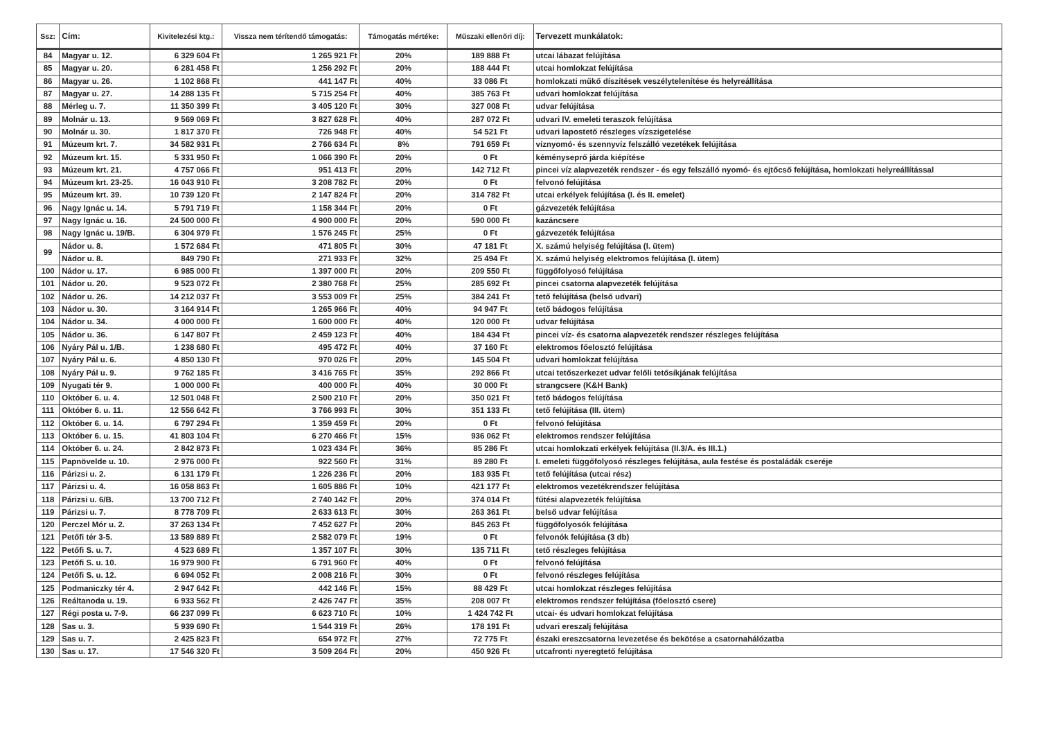| Ssz: | Cím: | Kivitelezési ktg.: | Vissza nem térítendő támogatás: | Támogatás mértéke: | Műszaki ellenőri díj: | Tervezett munkálatok: |
| --- | --- | --- | --- | --- | --- | --- |
| 84 | Magyar u. 12. | 6 329 604 Ft | 1 265 921 Ft | 20% | 189 888 Ft | utcai lábazat felújítása |
| 85 | Magyar u. 20. | 6 281 458 Ft | 1 256 292 Ft | 20% | 188 444 Ft | utcai homlokzat felújítása |
| 86 | Magyar u. 26. | 1 102 868 Ft | 441 147 Ft | 40% | 33 086 Ft | homlokzati műkő díszítések veszélytelenítése és helyreállítása |
| 87 | Magyar u. 27. | 14 288 135 Ft | 5 715 254 Ft | 40% | 385 763 Ft | udvari homlokzat felújítása |
| 88 | Mérleg u. 7. | 11 350 399 Ft | 3 405 120 Ft | 30% | 327 008 Ft | udvar felújítása |
| 89 | Molnár u. 13. | 9 569 069 Ft | 3 827 628 Ft | 40% | 287 072 Ft | udvari IV. emeleti teraszok felújítása |
| 90 | Molnár u. 30. | 1 817 370 Ft | 726 948 Ft | 40% | 54 521 Ft | udvari lapostető részleges vízszigetelése |
| 91 | Múzeum krt. 7. | 34 582 931 Ft | 2 766 634 Ft | 8% | 791 659 Ft | víznyomó- és szennyvíz felszálló vezetékek felújítása |
| 92 | Múzeum krt. 15. | 5 331 950 Ft | 1 066 390 Ft | 20% | 0 Ft | kéményseprő járda kiépítése |
| 93 | Múzeum krt. 21. | 4 757 066 Ft | 951 413 Ft | 20% | 142 712 Ft | pincei víz alapvezeték rendszer - és egy felszálló nyomó- és ejtőcső felújítása, homlokzati helyreállítással |
| 94 | Múzeum krt. 23-25. | 16 043 910 Ft | 3 208 782 Ft | 20% | 0 Ft | felvonó felújítása |
| 95 | Múzeum krt. 39. | 10 739 120 Ft | 2 147 824 Ft | 20% | 314 782 Ft | utcai erkélyek felújítása (I. és II. emelet) |
| 96 | Nagy Ignác u. 14. | 5 791 719 Ft | 1 158 344 Ft | 20% | 0 Ft | gázvezeték felújítása |
| 97 | Nagy Ignác u. 16. | 24 500 000 Ft | 4 900 000 Ft | 20% | 590 000 Ft | kazáncsere |
| 98 | Nagy Ignác u. 19/B. | 6 304 979 Ft | 1 576 245 Ft | 25% | 0 Ft | gázvezeték felújítása |
| 99 | Nádor u. 8. | 1 572 684 Ft | 471 805 Ft | 30% | 47 181 Ft | X. számú helyiség felújítása (I. ütem) |
| | Nádor u. 8. | 849 790 Ft | 271 933 Ft | 32% | 25 494 Ft | X. számú helyiség elektromos felújítása (I. ütem) |
| 100 | Nádor u. 17. | 6 985 000 Ft | 1 397 000 Ft | 20% | 209 550 Ft | függőfolyosó felújítása |
| 101 | Nádor u. 20. | 9 523 072 Ft | 2 380 768 Ft | 25% | 285 692 Ft | pincei csatorna alapvezeték felújítása |
| 102 | Nádor u. 26. | 14 212 037 Ft | 3 553 009 Ft | 25% | 384 241 Ft | tető felújítása (belső udvari) |
| 103 | Nádor u. 30. | 3 164 914 Ft | 1 265 966 Ft | 40% | 94 947 Ft | tető bádogos felújítása |
| 104 | Nádor u. 34. | 4 000 000 Ft | 1 600 000 Ft | 40% | 120 000 Ft | udvar felújítása |
| 105 | Nádor u. 36. | 6 147 807 Ft | 2 459 123 Ft | 40% | 184 434 Ft | pincei víz- és csatorna alapvezeték rendszer részleges felújítása |
| 106 | Nyáry Pál u. 1/B. | 1 238 680 Ft | 495 472 Ft | 40% | 37 160 Ft | elektromos főelosztó felújítása |
| 107 | Nyáry Pál u. 6. | 4 850 130 Ft | 970 026 Ft | 20% | 145 504 Ft | udvari homlokzat felújítása |
| 108 | Nyáry Pál u. 9. | 9 762 185 Ft | 3 416 765 Ft | 35% | 292 866 Ft | utcai tetőszerkezet udvar felőli tetősíkjának felújítása |
| 109 | Nyugati tér 9. | 1 000 000 Ft | 400 000 Ft | 40% | 30 000 Ft | strangcsere (K&H Bank) |
| 110 | Október 6. u. 4. | 12 501 048 Ft | 2 500 210 Ft | 20% | 350 021 Ft | tető bádogos felújítása |
| 111 | Október 6. u. 11. | 12 556 642 Ft | 3 766 993 Ft | 30% | 351 133 Ft | tető felújítása (III. ütem) |
| 112 | Október 6. u. 14. | 6 797 294 Ft | 1 359 459 Ft | 20% | 0 Ft | felvonó felújítása |
| 113 | Október 6. u. 15. | 41 803 104 Ft | 6 270 466 Ft | 15% | 936 062 Ft | elektromos rendszer felújítása |
| 114 | Október 6. u. 24. | 2 842 873 Ft | 1 023 434 Ft | 36% | 85 286 Ft | utcai homlokzati erkélyek felújítása (II.3/A. és III.1.) |
| 115 | Papnövelde u. 10. | 2 976 000 Ft | 922 560 Ft | 31% | 89 280 Ft | I. emeleti függőfolyosó részleges felújítása, aula festése és postaládák cseréje |
| 116 | Párizsi u. 2. | 6 131 179 Ft | 1 226 236 Ft | 20% | 183 935 Ft | tető felújítása (utcai rész) |
| 117 | Párizsi u. 4. | 16 058 863 Ft | 1 605 886 Ft | 10% | 421 177 Ft | elektromos vezetékrendszer felújítása |
| 118 | Párizsi u. 6/B. | 13 700 712 Ft | 2 740 142 Ft | 20% | 374 014 Ft | fűtési alapvezeték felújítása |
| 119 | Párizsi u. 7. | 8 778 709 Ft | 2 633 613 Ft | 30% | 263 361 Ft | belső udvar felújítása |
| 120 | Perczel Mór u. 2. | 37 263 134 Ft | 7 452 627 Ft | 20% | 845 263 Ft | függőfolyosók felújítása |
| 121 | Petőfi tér 3-5. | 13 589 889 Ft | 2 582 079 Ft | 19% | 0 Ft | felvonók felújítása (3 db) |
| 122 | Petőfi S. u. 7. | 4 523 689 Ft | 1 357 107 Ft | 30% | 135 711 Ft | tető részleges felújítása |
| 123 | Petőfi S. u. 10. | 16 979 900 Ft | 6 791 960 Ft | 40% | 0 Ft | felvonó felújítása |
| 124 | Petőfi S. u. 12. | 6 694 052 Ft | 2 008 216 Ft | 30% | 0 Ft | felvonó részleges felújítása |
| 125 | Podmaniczky tér 4. | 2 947 642 Ft | 442 146 Ft | 15% | 88 429 Ft | utcai homlokzat részleges felújítása |
| 126 | Reáltanoda u. 19. | 6 933 562 Ft | 2 426 747 Ft | 35% | 208 007 Ft | elektromos rendszer felújítása (főelosztó csere) |
| 127 | Régi posta u. 7-9. | 66 237 099 Ft | 6 623 710 Ft | 10% | 1 424 742 Ft | utcai- és udvari homlokzat felújítása |
| 128 | Sas u. 3. | 5 939 690 Ft | 1 544 319 Ft | 26% | 178 191 Ft | udvari ereszalj felújítása |
| 129 | Sas u. 7. | 2 425 823 Ft | 654 972 Ft | 27% | 72 775 Ft | északi ereszcsatorna levezetése és bekötése a csatornahálózatba |
| 130 | Sas u. 17. | 17 546 320 Ft | 3 509 264 Ft | 20% | 450 926 Ft | utcafronti nyeregtető felújítása |